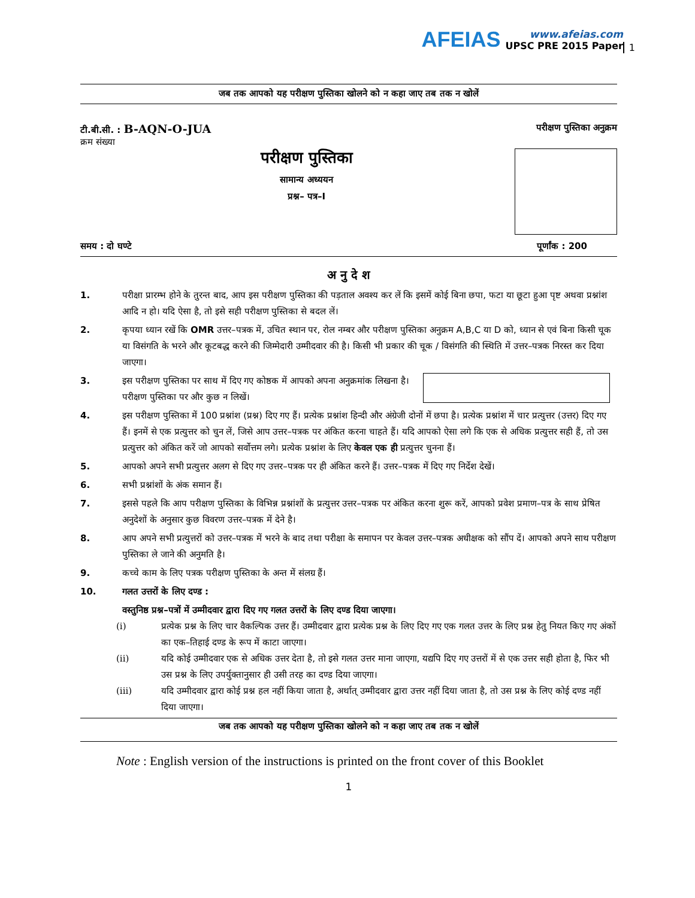AFEIAS
www.afeias.com
UPSC PRE 2015 Paper
1
जब तक आपको यह परीक्षण पुस्तिका खोलने को न कहा जाए तब तक न खोलें
टी.बी.सी. : B-AQN-O-JUA
क्रम संख्या
परीक्षण पुस्तिका अनुक्रम
परीक्षण पुस्तिका
सामान्य अध्ययन
प्रश्न– पत्र–I
समय : दो घण्टे पूर्णांक : 200
अ नु दे श
1. परीक्षा प्रारम्भ होने के तुरन्त बाद, आप इस परीक्षण पुस्तिका की पड़ताल अवश्य कर लें कि इसमें कोई बिना छपा, फटा या छूटा हुआ पृष्ट अथवा प्रश्नांश आदि न हो। यदि ऐसा है, तो इसे सही परीक्षण पुस्तिका से बदल लें।
2. कृपया ध्यान रखें कि OMR उत्तर–पत्रक में, उचित स्थान पर, रोल नम्बर और परीक्षण पुस्तिका अनुक्रम A,B,C या D को, ध्यान से एवं बिना किसी चूक या विसंगति के भरने और कूटबद्ध करने की जिम्मेदारी उम्मीदवार की है। किसी भी प्रकार की चूक / विसंगति की स्थिति में उत्तर–पत्रक निरस्त कर दिया जाएगा।
3. इस परीक्षण पुस्तिका पर साथ में दिए गए कोष्ठक में आपको अपना अनुक्रमांक लिखना है। परीक्षण पुस्तिका पर और कुछ न लिखें।
4. इस परीक्षण पुस्तिका में 100 प्रश्नांश (प्रश्न) दिए गए हैं। प्रत्येक प्रश्नांश हिन्दी और अंग्रेजी दोनों में छपा है। प्रत्येक प्रश्नांश में चार प्रत्युत्तर (उत्तर) दिए गए हैं। इनमें से एक प्रत्युत्तर को चुन लें, जिसे आप उत्तर–पत्रक पर अंकित करना चाहते हैं। यदि आपको ऐसा लगे कि एक से अधिक प्रत्युत्तर सही हैं, तो उस प्रत्युत्तर को अंकित करें जो आपको सर्वोत्तम लगे। प्रत्येक प्रश्नांश के लिए केवल एक ही प्रत्युत्तर चुनना हैं।
5. आपको अपने सभी प्रत्युत्तर अलग से दिए गए उत्तर–पत्रक पर ही अंकित करने हैं। उत्तर–पत्रक में दिए गए निर्देश देखें।
6. सभी प्रश्नांशों के अंक समान हैं।
7. इससे पहले कि आप परीक्षण पुस्तिका के विभिन्न प्रश्नांशों के प्रत्युत्तर उत्तर–पत्रक पर अंकित करना शुरू करें, आपको प्रवेश प्रमाण–पत्र के साथ प्रेषित अनुदेशों के अनुसार कुछ विवरण उत्तर–पत्रक में देने है।
8. आप अपने सभी प्रत्युत्तरों को उत्तर–पत्रक में भरने के बाद तथा परीक्षा के समापन पर केवल उत्तर–पत्रक अधीक्षक को सौंप दें। आपको अपने साथ परीक्षण पुस्तिका ले जाने की अनुमति है।
9. कच्चे काम के लिए पत्रक परीक्षण पुस्तिका के अन्त में संलग्र हैं।
10. गलत उत्तरों के लिए दण्ड :
वस्तुनिष्ठ प्रश्न–पत्रों में उम्मीदवार द्वारा दिए गए गलत उत्तरों के लिए दण्ड दिया जाएगा।
(i) प्रत्येक प्रश्न के लिए चार वैकल्पिक उत्तर हैं। उम्मीदवार द्वारा प्रत्येक प्रश्न के लिए दिए गए एक गलत उत्तर के लिए प्रश्न हेतु नियत किए गए अंकों का एक–तिहाई दण्ड के रूप में काटा जाएगा।
(ii) यदि कोई उम्मीदवार एक से अधिक उत्तर देता है, तो इसे गलत उत्तर माना जाएगा, यद्यपि दिए गए उत्तरों में से एक उत्तर सही होता है, फिर भी उस प्रश्न के लिए उपर्युक्तानुसार ही उसी तरह का दण्ड दिया जाएगा।
(iii) यदि उम्मीदवार द्वारा कोई प्रश्न हल नहीं किया जाता है, अर्थात् उम्मीदवार द्वारा उत्तर नहीं दिया जाता है, तो उस प्रश्न के लिए कोई दण्ड नहीं दिया जाएगा।
जब तक आपको यह परीक्षण पुस्तिका खोलने को न कहा जाए तब तक न खोलें
Note : English version of the instructions is printed on the front cover of this Booklet
1